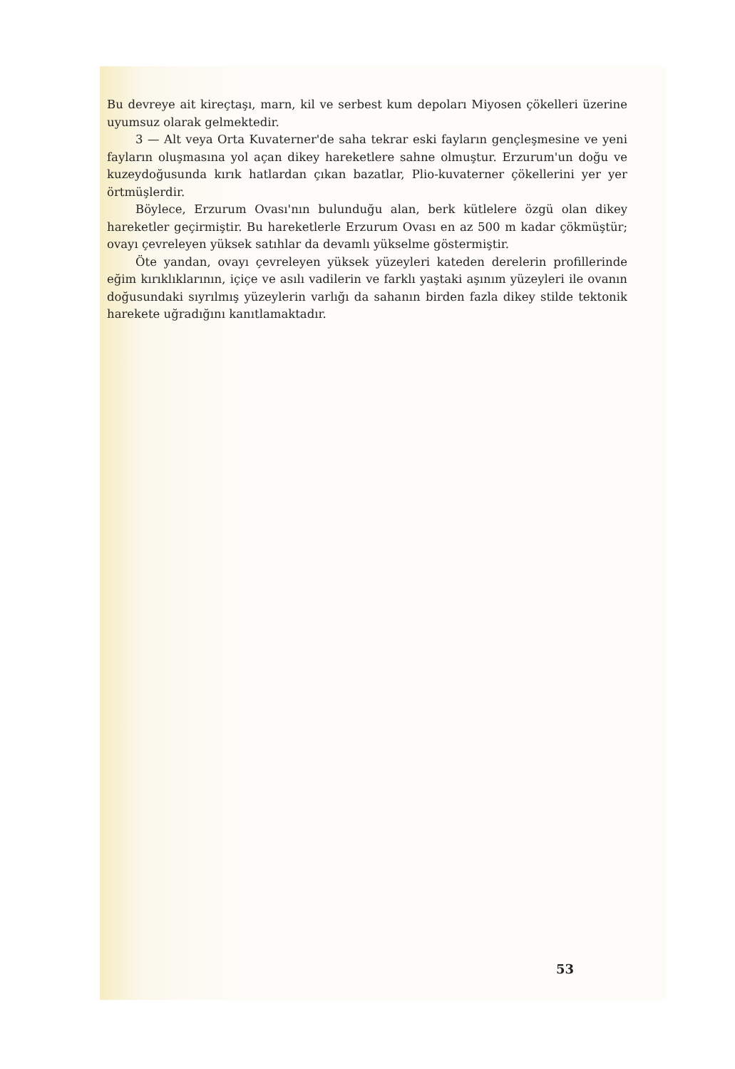Bu devreye ait kireçtaşı, marn, kil ve serbest kum depoları Miyosen çökelleri üzerine uyumsuz olarak gelmektedir.
3 — Alt veya Orta Kuvaterner'de saha tekrar eski fayların gençleşmesine ve yeni fayların oluşmasına yol açan dikey hareketlere sahne olmuştur. Erzurum'un doğu ve kuzeydoğusunda kırık hatlardan çıkan bazatlar, Plio-kuvaterner çökellerini yer yer örtmüşlerdir.
Böylece, Erzurum Ovası'nın bulunduğu alan, berk kütlelere özgü olan dikey hareketler geçirmiştir. Bu hareketlerle Erzurum Ovası en az 500 m kadar çökmüştür; ovayı çevreleyen yüksek satıhlar da devamlı yükselme göstermiştir.
Öte yandan, ovayı çevreleyen yüksek yüzeyleri kateden derelerin profillerinde eğim kırıklıklarının, içiçe ve asılı vadilerin ve farklı yaştaki aşınım yüzeyleri ile ovanın doğusundaki sıyrılmış yüzeylerin varlığı da sahanın birden fazla dikey stilde tektonik harekete uğradığını kanıtlamaktadır.
53